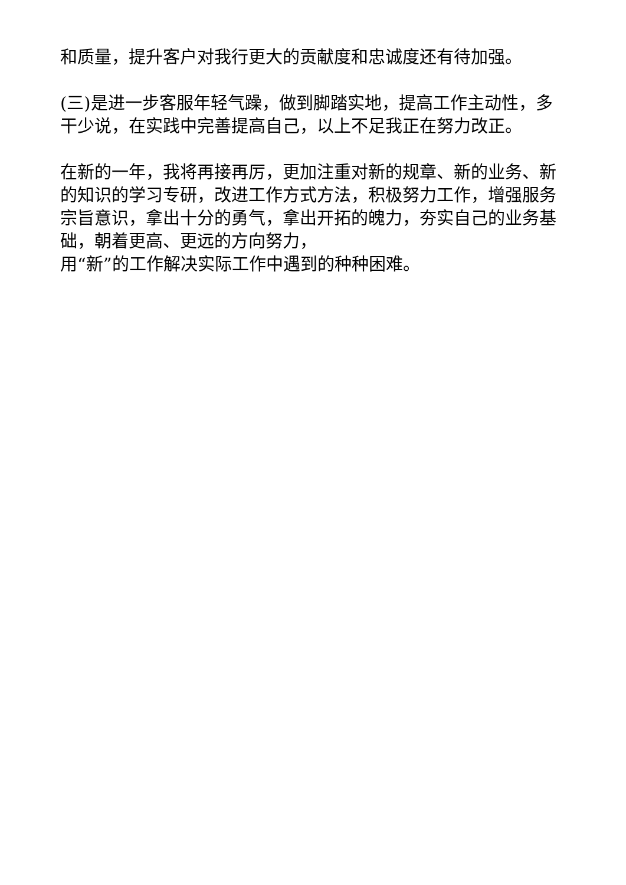和质量，提升客户对我行更大的贡献度和忠诚度还有待加强。
(三)是进一步客服年轻气躁，做到脚踏实地，提高工作主动性，多干少说，在实践中完善提高自己，以上不足我正在努力改正。
在新的一年，我将再接再厉，更加注重对新的规章、新的业务、新的知识的学习专研，改进工作方式方法，积极努力工作，增强服务宗旨意识，拿出十分的勇气，拿出开拓的魄力，夯实自己的业务基础，朝着更高、更远的方向努力，
用“新”的工作解决实际工作中遇到的种种困难。